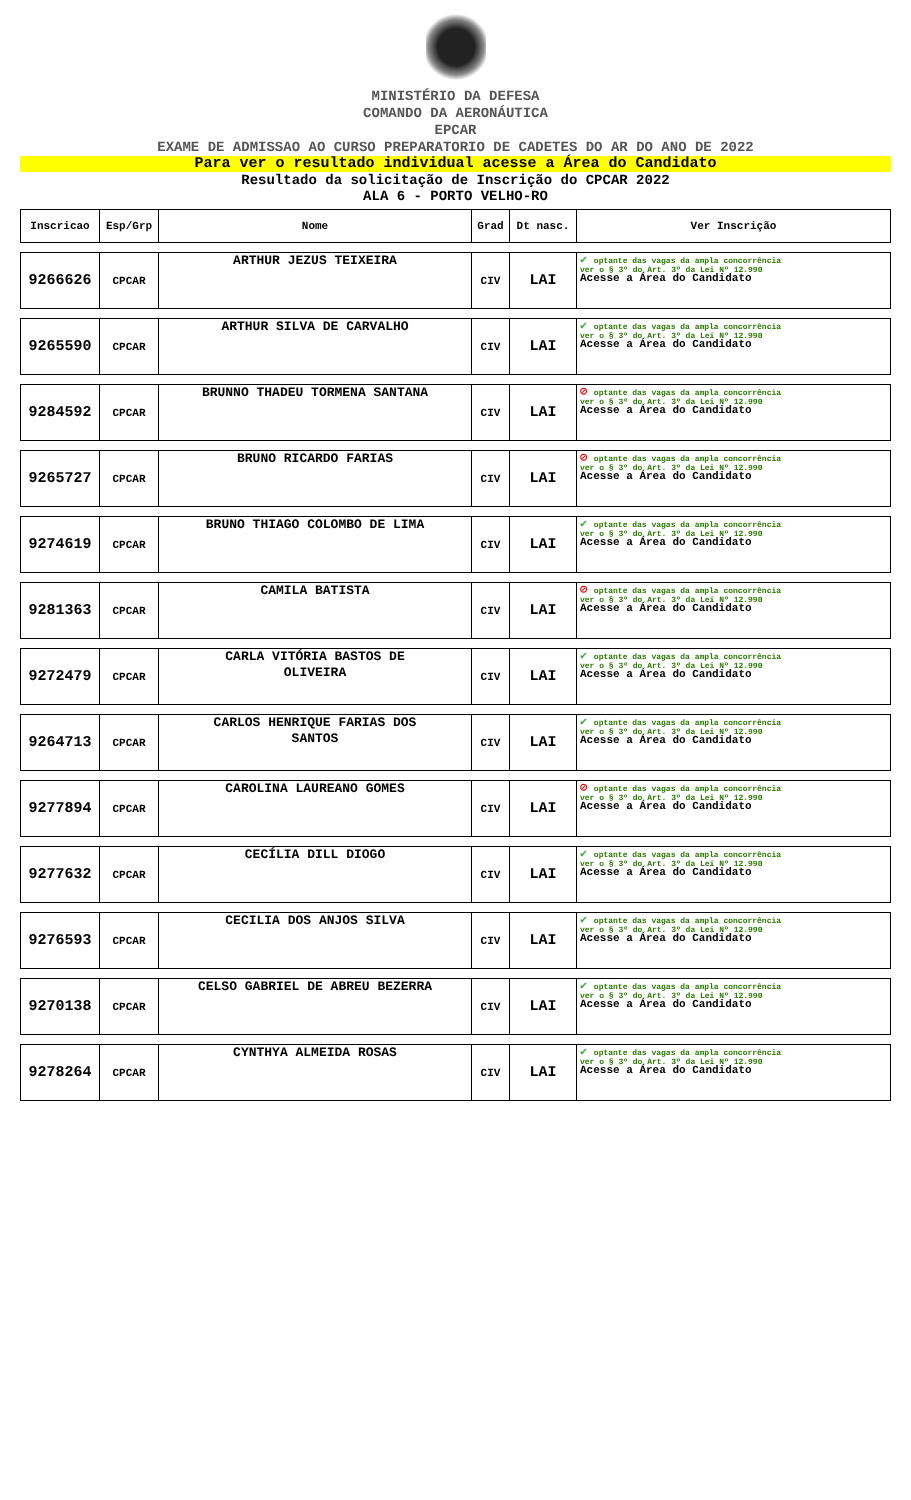MINISTÉRIO DA DEFESA
COMANDO DA AERONÁUTICA
EPCAR
EXAME DE ADMISSAO AO CURSO PREPARATORIO DE CADETES DO AR DO ANO DE 2022
Para ver o resultado individual acesse a Área do Candidato
Resultado da solicitação de Inscrição do CPCAR 2022
ALA 6 - PORTO VELHO-RO
| Inscricao | Esp/Grp | Nome | Grad | Dt nasc. | Ver Inscrição |
| --- | --- | --- | --- | --- | --- |
| 9266626 | CPCAR | ARTHUR JEZUS TEIXEIRA | CIV | LAI | ✔ optante das vagas da ampla concorrência ver o § 3º do Art. 3º da Lei Nº 12.990 Acesse a Área do Candidato |
| 9265590 | CPCAR | ARTHUR SILVA DE CARVALHO | CIV | LAI | ✔ optante das vagas da ampla concorrência ver o § 3º do Art. 3º da Lei Nº 12.990 Acesse a Área do Candidato |
| 9284592 | CPCAR | BRUNNO THADEU TORMENA SANTANA | CIV | LAI | ⊘ optante das vagas da ampla concorrência ver o § 3º do Art. 3º da Lei Nº 12.990 Acesse a Área do Candidato |
| 9265727 | CPCAR | BRUNO RICARDO FARIAS | CIV | LAI | ⊘ optante das vagas da ampla concorrência ver o § 3º do Art. 3º da Lei Nº 12.990 Acesse a Área do Candidato |
| 9274619 | CPCAR | BRUNO THIAGO COLOMBO DE LIMA | CIV | LAI | ✔ optante das vagas da ampla concorrência ver o § 3º do Art. 3º da Lei Nº 12.990 Acesse a Área do Candidato |
| 9281363 | CPCAR | CAMILA BATISTA | CIV | LAI | ⊘ optante das vagas da ampla concorrência ver o § 3º do Art. 3º da Lei Nº 12.990 Acesse a Área do Candidato |
| 9272479 | CPCAR | CARLA VITÓRIA BASTOS DE OLIVEIRA | CIV | LAI | ✔ optante das vagas da ampla concorrência ver o § 3º do Art. 3º da Lei Nº 12.990 Acesse a Área do Candidato |
| 9264713 | CPCAR | CARLOS HENRIQUE FARIAS DOS SANTOS | CIV | LAI | ✔ optante das vagas da ampla concorrência ver o § 3º do Art. 3º da Lei Nº 12.990 Acesse a Área do Candidato |
| 9277894 | CPCAR | CAROLINA LAUREANO GOMES | CIV | LAI | ⊘ optante das vagas da ampla concorrência ver o § 3º do Art. 3º da Lei Nº 12.990 Acesse a Área do Candidato |
| 9277632 | CPCAR | CECÍLIA DILL DIOGO | CIV | LAI | ✔ optante das vagas da ampla concorrência ver o § 3º do Art. 3º da Lei Nº 12.990 Acesse a Área do Candidato |
| 9276593 | CPCAR | CECILIA DOS ANJOS SILVA | CIV | LAI | ✔ optante das vagas da ampla concorrência ver o § 3º do Art. 3º da Lei Nº 12.990 Acesse a Área do Candidato |
| 9270138 | CPCAR | CELSO GABRIEL DE ABREU BEZERRA | CIV | LAI | ✔ optante das vagas da ampla concorrência ver o § 3º do Art. 3º da Lei Nº 12.990 Acesse a Área do Candidato |
| 9278264 | CPCAR | CYNTHYA ALMEIDA ROSAS | CIV | LAI | ✔ optante das vagas da ampla concorrência ver o § 3º do Art. 3º da Lei Nº 12.990 Acesse a Área do Candidato |